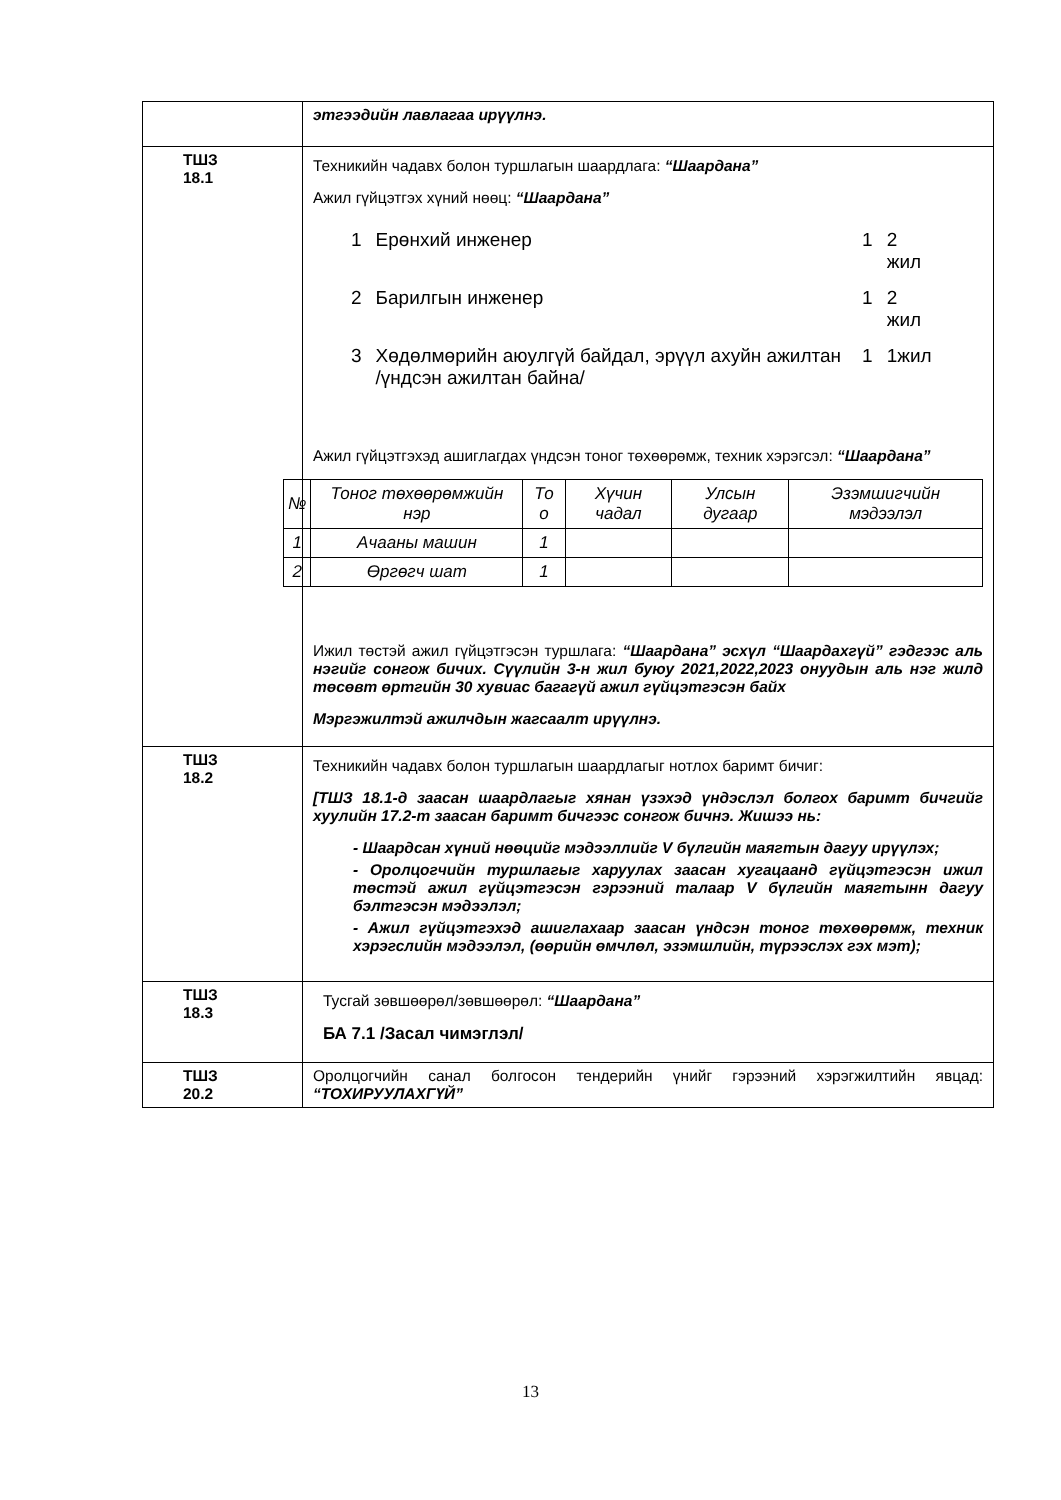| | этгээдийн лавлагаа ирүүлнэ. |
| ТШЗ 18.1 | Техникийн чадавх болон туршлагын шаардлага: “Шаардана” Ажил гүйцэтгэх хүний нөөц: “Шаардана” / 1 / Ерөнхий инженер / 1 / 2 жил / / 2 / Барилгын инженер / 1 / 2 жил / / 3 / Хөдөлмөрийн аюулгүй байдал, эрүүл ахуйн ажилтан /үндсэн ажилтан байна/ / 1 / 1жил / Ажил гүйцэтгэхэд ашиглагдах үндсэн тоног төхөөрөмж, техник хэрэгсэл: “Шаардана” / № / Тоног төхөөрөмжийн нэр / То о / Хүчин чадал / Улсын дугаар / Эзэмшигчийн мэдээлэл / / --- / --- / --- / --- / --- / --- / / 1 / Ачааны машин / 1 / / / / / 2 / Өргөгч шат / 1 / / / / Ижил төстэй ажил гүйцэтгэсэн туршлага: “Шаардана” эсхүл “Шаардахгүй” гэдгээс аль нэгийг сонгож бичих. Сүүлийн 3-н жил буюу 2021,2022,2023 онуудын аль нэг жилд төсөвт өртгийн 30 хувиас багагүй ажил гүйцэтгэсэн байх Мэргэжилтэй ажилчдын жагсаалт ирүүлнэ. |
| ТШЗ 18.2 | Техникийн чадавх болон туршлагын шаардлагыг нотлох баримт бичиг: [ТШЗ 18.1-д заасан шаардлагыг хянан үзэхэд үндэслэл болгох баримт бичгийг хуулийн 17.2-т заасан баримт бичгээс сонгож бичнэ. Жишээ нь: - Шаардсан хүний нөөцийг мэдээллийг V бүлгийн маягтын дагуу ирүүлэх; - Оролцогчийн туршлагыг харуулах заасан хугацаанд гүйцэтгэсэн ижил төстэй ажил гүйцэтгэсэн гэрээний талаар V бүлгийн маягтынн дагуу бэлтгэсэн мэдээлэл; - Ажил гүйцэтгэхэд ашиглахаар заасан үндсэн тоног төхөөрөмж, техник хэрэгслийн мэдээлэл, (өөрийн өмчлөл, эзэмшлийн, түрээслэх гэх мэт); |
| ТШЗ 18.3 | Тусгай зөвшөөрөл/зөвшөөрөл: “Шаардана” БА 7.1 /Засал чимэглэл/ |
| ТШЗ 20.2 | Оролцогчийн санал болгосон тендерийн үнийг гэрээний хэрэгжилтийн явцад: “ТОХИРУУЛАХГҮЙ” |
13